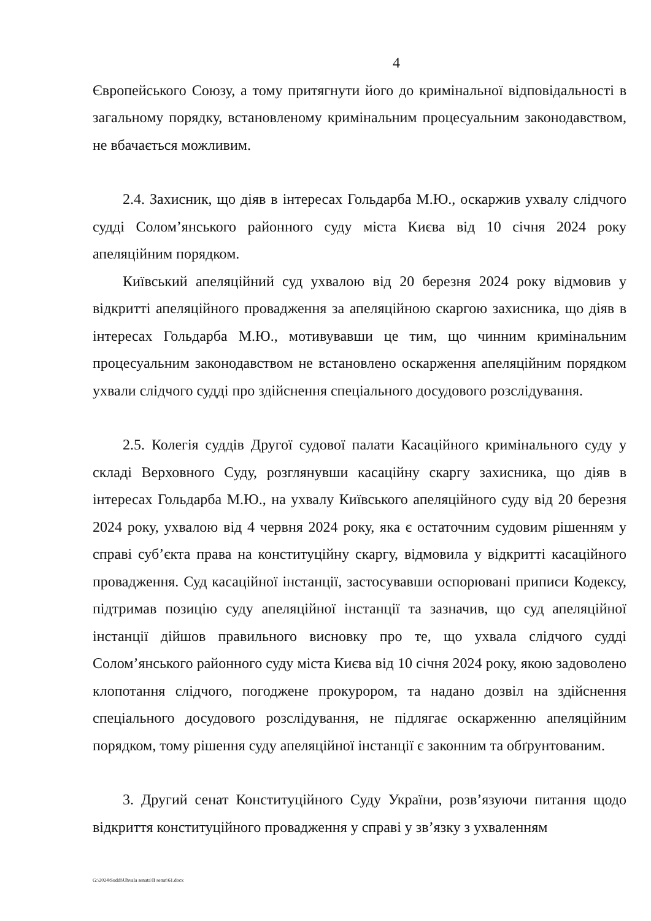4
Європейського Союзу, а тому притягнути його до кримінальної відповідальності в загальному порядку, встановленому кримінальним процесуальним законодавством, не вбачається можливим.
2.4. Захисник, що діяв в інтересах Гольдарба М.Ю., оскаржив ухвалу слідчого судді Солом’янського районного суду міста Києва від 10 січня 2024 року апеляційним порядком.
Київський апеляційний суд ухвалою від 20 березня 2024 року відмовив у відкритті апеляційного провадження за апеляційною скаргою захисника, що діяв в інтересах Гольдарба М.Ю., мотивувавши це тим, що чинним кримінальним процесуальним законодавством не встановлено оскарження апеляційним порядком ухвали слідчого судді про здійснення спеціального досудового розслідування.
2.5. Колегія суддів Другої судової палати Касаційного кримінального суду у складі Верховного Суду, розглянувши касаційну скаргу захисника, що діяв в інтересах Гольдарба М.Ю., на ухвалу Київського апеляційного суду від 20 березня 2024 року, ухвалою від 4 червня 2024 року, яка є остаточним судовим рішенням у справі суб’єкта права на конституційну скаргу, відмовила у відкритті касаційного провадження. Суд касаційної інстанції, застосувавши оспорювані приписи Кодексу, підтримав позицію суду апеляційної інстанції та зазначив, що суд апеляційної інстанції дійшов правильного висновку про те, що ухвала слідчого судді Солом’янського районного суду міста Києва від 10 січня 2024 року, якою задоволено клопотання слідчого, погоджене прокурором, та надано дозвіл на здійснення спеціального досудового розслідування, не підлягає оскарженню апеляційним порядком, тому рішення суду апеляційної інстанції є законним та обґрунтованим.
3. Другий сенат Конституційного Суду України, розв’язуючи питання щодо відкриття конституційного провадження у справі у зв’язку з ухваленням
G:\2024\Suddi\Uhvala senata\II senat\61.docx